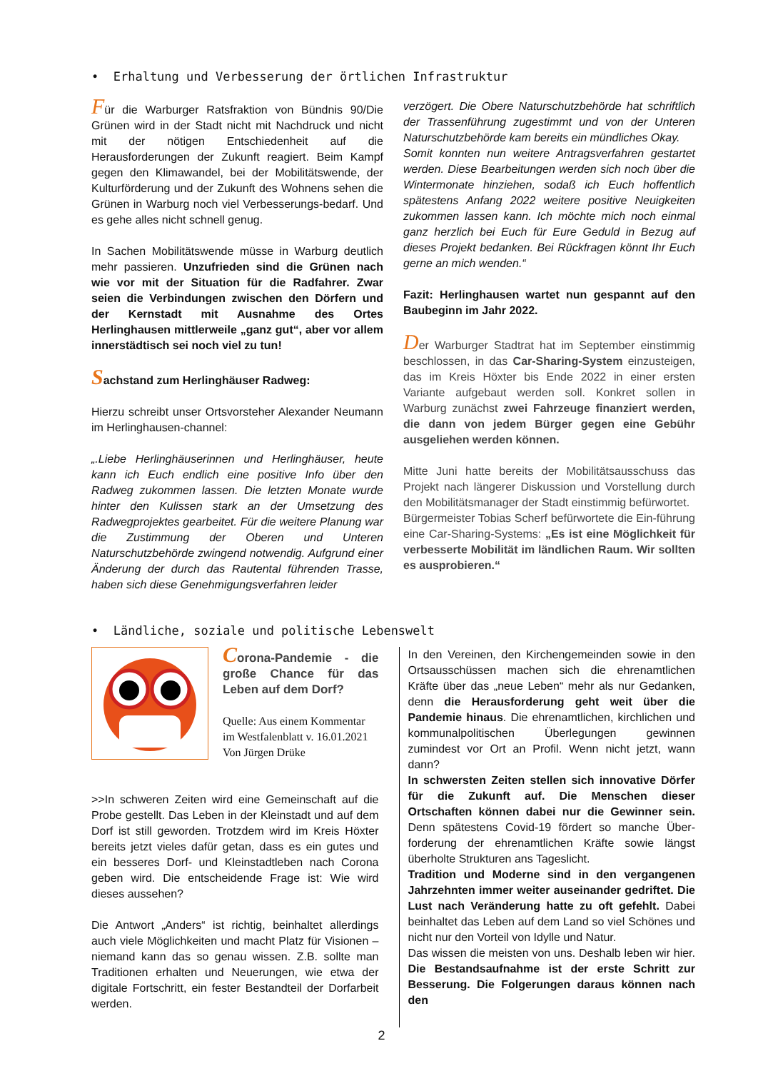• Erhaltung und Verbesserung der örtlichen Infrastruktur
Für die Warburger Ratsfraktion von Bündnis 90/Die Grünen wird in der Stadt nicht mit Nachdruck und nicht mit der nötigen Entschiedenheit auf die Herausforderungen der Zukunft reagiert. Beim Kampf gegen den Klimawandel, bei der Mobilitätswende, der Kulturförderung und der Zukunft des Wohnens sehen die Grünen in Warburg noch viel Verbesserungs-bedarf. Und es gehe alles nicht schnell genug.
In Sachen Mobilitätswende müsse in Warburg deutlich mehr passieren. Unzufrieden sind die Grünen nach wie vor mit der Situation für die Radfahrer. Zwar seien die Verbindungen zwischen den Dörfern und der Kernstadt mit Ausnahme des Ortes Herlinghausen mittlerweile „ganz gut“, aber vor allem innerstädtisch sei noch viel zu tun!
Sachstand zum Herlinghäuser Radweg:
Hierzu schreibt unser Ortsvorsteher Alexander Neumann im Herlinghausen-channel:
„.Liebe Herlinghäuserinnen und Herlinghäuser, heute kann ich Euch endlich eine positive Info über den Radweg zukommen lassen. Die letzten Monate wurde hinter den Kulissen stark an der Umsetzung des Radwegprojektes gearbeitet. Für die weitere Planung war die Zustimmung der Oberen und Unteren Naturschutzbehörde zwingend notwendig. Aufgrund einer Änderung der durch das Rautental führenden Trasse, haben sich diese Genehmigungsverfahren leider
verzögert. Die Obere Naturschutzbehörde hat schriftlich der Trassenführung zugestimmt und von der Unteren Naturschutzbehörde kam bereits ein mündliches Okay.
Somit konnten nun weitere Antragsverfahren gestartet werden. Diese Bearbeitungen werden sich noch über die Wintermonate hinziehen, sodaß ich Euch hoffentlich spätestens Anfang 2022 weitere positive Neuigkeiten zukommen lassen kann. Ich möchte mich noch einmal ganz herzlich bei Euch für Eure Geduld in Bezug auf dieses Projekt bedanken. Bei Rückfragen könnt Ihr Euch gerne an mich wenden.“
Fazit: Herlinghausen wartet nun gespannt auf den Baubeginn im Jahr 2022.
Der Warburger Stadtrat hat im September einstimmig beschlossen, in das Car-Sharing-System einzusteigen, das im Kreis Höxter bis Ende 2022 in einer ersten Variante aufgebaut werden soll. Konkret sollen in Warburg zunächst zwei Fahrzeuge finanziert werden, die dann von jedem Bürger gegen eine Gebühr ausgeliehen werden können.
Mitte Juni hatte bereits der Mobilitätsausschuss das Projekt nach längerer Diskussion und Vorstellung durch den Mobilitätsmanager der Stadt einstimmig befürwortet.
Bürgermeister Tobias Scherf befürwortete die Ein-führung eine Car-Sharing-Systems: „Es ist eine Möglichkeit für verbesserte Mobilität im ländlichen Raum. Wir sollten es ausprobieren.“
• Ländliche, soziale und politische Lebenswelt
Corona-Pandemie - die große Chance für das Leben auf dem Dorf?
Quelle: Aus einem Kommentar im Westfalenblatt v. 16.01.2021 Von Jürgen Drüke
>>In schweren Zeiten wird eine Gemeinschaft auf die Probe gestellt. Das Leben in der Kleinstadt und auf dem Dorf ist still geworden. Trotzdem wird im Kreis Höxter bereits jetzt vieles dafür getan, dass es ein gutes und ein besseres Dorf- und Kleinstadtleben nach Corona geben wird. Die entscheidende Frage ist: Wie wird dieses aussehen?
Die Antwort „Anders“ ist richtig, beinhaltet allerdings auch viele Möglichkeiten und macht Platz für Visionen – niemand kann das so genau wissen. Z.B. sollte man Traditionen erhalten und Neuerungen, wie etwa der digitale Fortschritt, ein fester Bestandteil der Dorfarbeit werden.
In den Vereinen, den Kirchengemeinden sowie in den Ortsausschüssen machen sich die ehrenamtlichen Kräfte über das „neue Leben“ mehr als nur Gedanken, denn die Herausforderung geht weit über die Pandemie hinaus. Die ehrenamtlichen, kirchlichen und kommunalpolitischen Überlegungen gewinnen zumindest vor Ort an Profil. Wenn nicht jetzt, wann dann?
In schwersten Zeiten stellen sich innovative Dörfer für die Zukunft auf. Die Menschen dieser Ortschaften können dabei nur die Gewinner sein. Denn spätestens Covid-19 fördert so manche Über-forderung der ehrenamtlichen Kräfte sowie längst überholte Strukturen ans Tageslicht.
Tradition und Moderne sind in den vergangenen Jahrzehnten immer weiter auseinander gedriftet. Die Lust nach Veränderung hatte zu oft gefehlt. Dabei beinhaltet das Leben auf dem Land so viel Schönes und nicht nur den Vorteil von Idylle und Natur.
Das wissen die meisten von uns. Deshalb leben wir hier. Die Bestandsaufnahme ist der erste Schritt zur Besserung. Die Folgerungen daraus können nach den
2